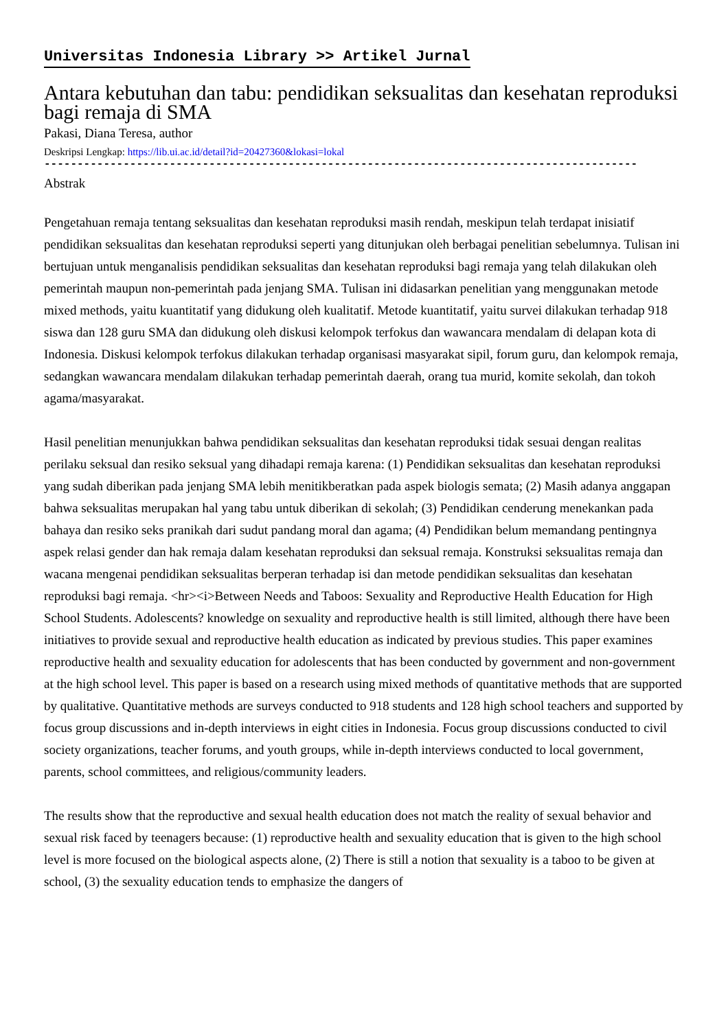Universitas Indonesia Library >> Artikel Jurnal
Antara kebutuhan dan tabu: pendidikan seksualitas dan kesehatan reproduksi bagi remaja di SMA
Pakasi, Diana Teresa, author
Deskripsi Lengkap: https://lib.ui.ac.id/detail?id=20427360&lokasi=lokal
------------------------------------------------------------------------------------------
Abstrak
Pengetahuan remaja tentang seksualitas dan kesehatan reproduksi masih rendah, meskipun telah terdapat inisiatif pendidikan seksualitas dan kesehatan reproduksi seperti yang ditunjukan oleh berbagai penelitian sebelumnya. Tulisan ini bertujuan untuk menganalisis pendidikan seksualitas dan kesehatan reproduksi bagi remaja yang telah dilakukan oleh pemerintah maupun non-pemerintah pada jenjang SMA. Tulisan ini didasarkan penelitian yang menggunakan metode mixed methods, yaitu kuantitatif yang didukung oleh kualitatif. Metode kuantitatif, yaitu survei dilakukan terhadap 918 siswa dan 128 guru SMA dan didukung oleh diskusi kelompok terfokus dan wawancara mendalam di delapan kota di Indonesia. Diskusi kelompok terfokus dilakukan terhadap organisasi masyarakat sipil, forum guru, dan kelompok remaja, sedangkan wawancara mendalam dilakukan terhadap pemerintah daerah, orang tua murid, komite sekolah, dan tokoh agama/masyarakat.
Hasil penelitian menunjukkan bahwa pendidikan seksualitas dan kesehatan reproduksi tidak sesuai dengan realitas perilaku seksual dan resiko seksual yang dihadapi remaja karena: (1) Pendidikan seksualitas dan kesehatan reproduksi yang sudah diberikan pada jenjang SMA lebih menitikberatkan pada aspek biologis semata; (2) Masih adanya anggapan bahwa seksualitas merupakan hal yang tabu untuk diberikan di sekolah; (3) Pendidikan cenderung menekankan pada bahaya dan resiko seks pranikah dari sudut pandang moral dan agama; (4) Pendidikan belum memandang pentingnya aspek relasi gender dan hak remaja dalam kesehatan reproduksi dan seksual remaja. Konstruksi seksualitas remaja dan wacana mengenai pendidikan seksualitas berperan terhadap isi dan metode pendidikan seksualitas dan kesehatan reproduksi bagi remaja. <hr><i>Between Needs and Taboos: Sexuality and Reproductive Health Education for High School Students. Adolescents? knowledge on sexuality and reproductive health is still limited, although there have been initiatives to provide sexual and reproductive health education as indicated by previous studies. This paper examines reproductive health and sexuality education for adolescents that has been conducted by government and non-government at the high school level. This paper is based on a research using mixed methods of quantitative methods that are supported by qualitative. Quantitative methods are surveys conducted to 918 students and 128 high school teachers and supported by focus group discussions and in-depth interviews in eight cities in Indonesia. Focus group discussions conducted to civil society organizations, teacher forums, and youth groups, while in-depth interviews conducted to local government, parents, school committees, and religious/community leaders.
The results show that the reproductive and sexual health education does not match the reality of sexual behavior and sexual risk faced by teenagers because: (1) reproductive health and sexuality education that is given to the high school level is more focused on the biological aspects alone, (2) There is still a notion that sexuality is a taboo to be given at school, (3) the sexuality education tends to emphasize the dangers of